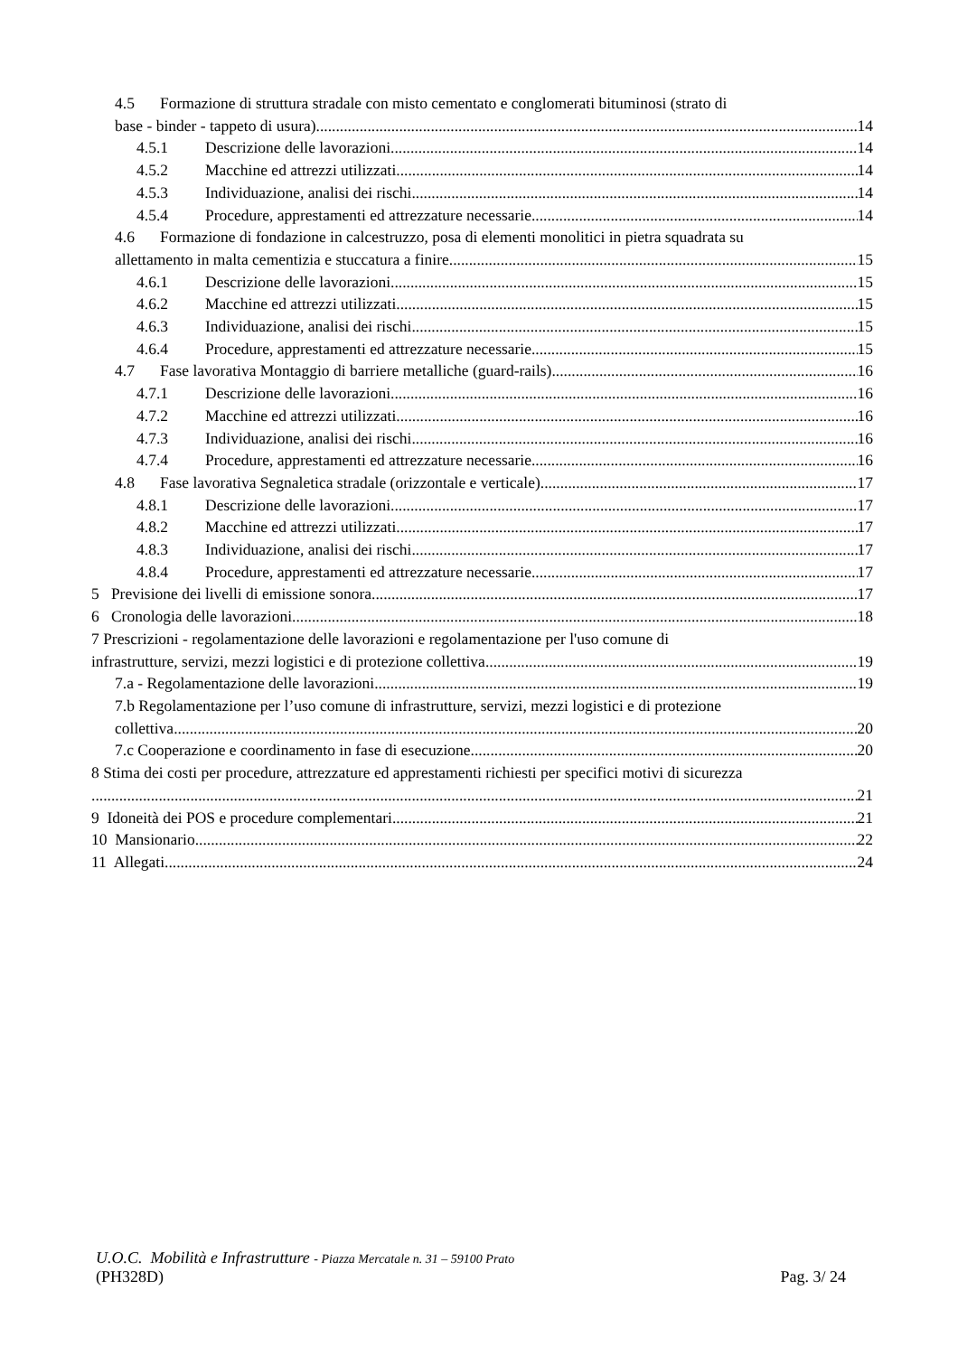4.5 Formazione di struttura stradale con misto cementato e conglomerati bituminosi (strato di
base - binder - tappeto di usura) 14
4.5.1 Descrizione delle lavorazioni 14
4.5.2 Macchine ed attrezzi utilizzati 14
4.5.3 Individuazione, analisi dei rischi 14
4.5.4 Procedure, apprestamenti ed attrezzature necessarie 14
4.6 Formazione di fondazione in calcestruzzo, posa di elementi monolitici in pietra squadrata su
allettamento in malta cementizia e stuccatura a finire 15
4.6.1 Descrizione delle lavorazioni 15
4.6.2 Macchine ed attrezzi utilizzati 15
4.6.3 Individuazione, analisi dei rischi 15
4.6.4 Procedure, apprestamenti ed attrezzature necessarie 15
4.7 Fase lavorativa Montaggio di barriere metalliche (guard-rails) 16
4.7.1 Descrizione delle lavorazioni 16
4.7.2 Macchine ed attrezzi utilizzati 16
4.7.3 Individuazione, analisi dei rischi 16
4.7.4 Procedure, apprestamenti ed attrezzature necessarie 16
4.8 Fase lavorativa Segnaletica stradale (orizzontale e verticale) 17
4.8.1 Descrizione delle lavorazioni 17
4.8.2 Macchine ed attrezzi utilizzati 17
4.8.3 Individuazione, analisi dei rischi 17
4.8.4 Procedure, apprestamenti ed attrezzature necessarie 17
5 Previsione dei livelli di emissione sonora 17
6 Cronologia delle lavorazioni 18
7 Prescrizioni - regolamentazione delle lavorazioni e regolamentazione per l'uso comune di
infrastrutture, servizi, mezzi logistici e di protezione collettiva 19
7.a - Regolamentazione delle lavorazioni 19
7.b Regolamentazione per l’uso comune di infrastrutture, servizi, mezzi logistici e di protezione
collettiva 20
7.c Cooperazione e coordinamento in fase di esecuzione 20
8 Stima dei costi per procedure, attrezzature ed apprestamenti richiesti per specifici motivi di sicurezza
21
9 Idoneità dei POS e procedure complementari 21
10 Mansionario 22
11 Allegati 24
U.O.C. Mobilità e Infrastrutture - Piazza Mercatale n. 31 – 59100 Prato
(PH328D) Pag. 3/ 24